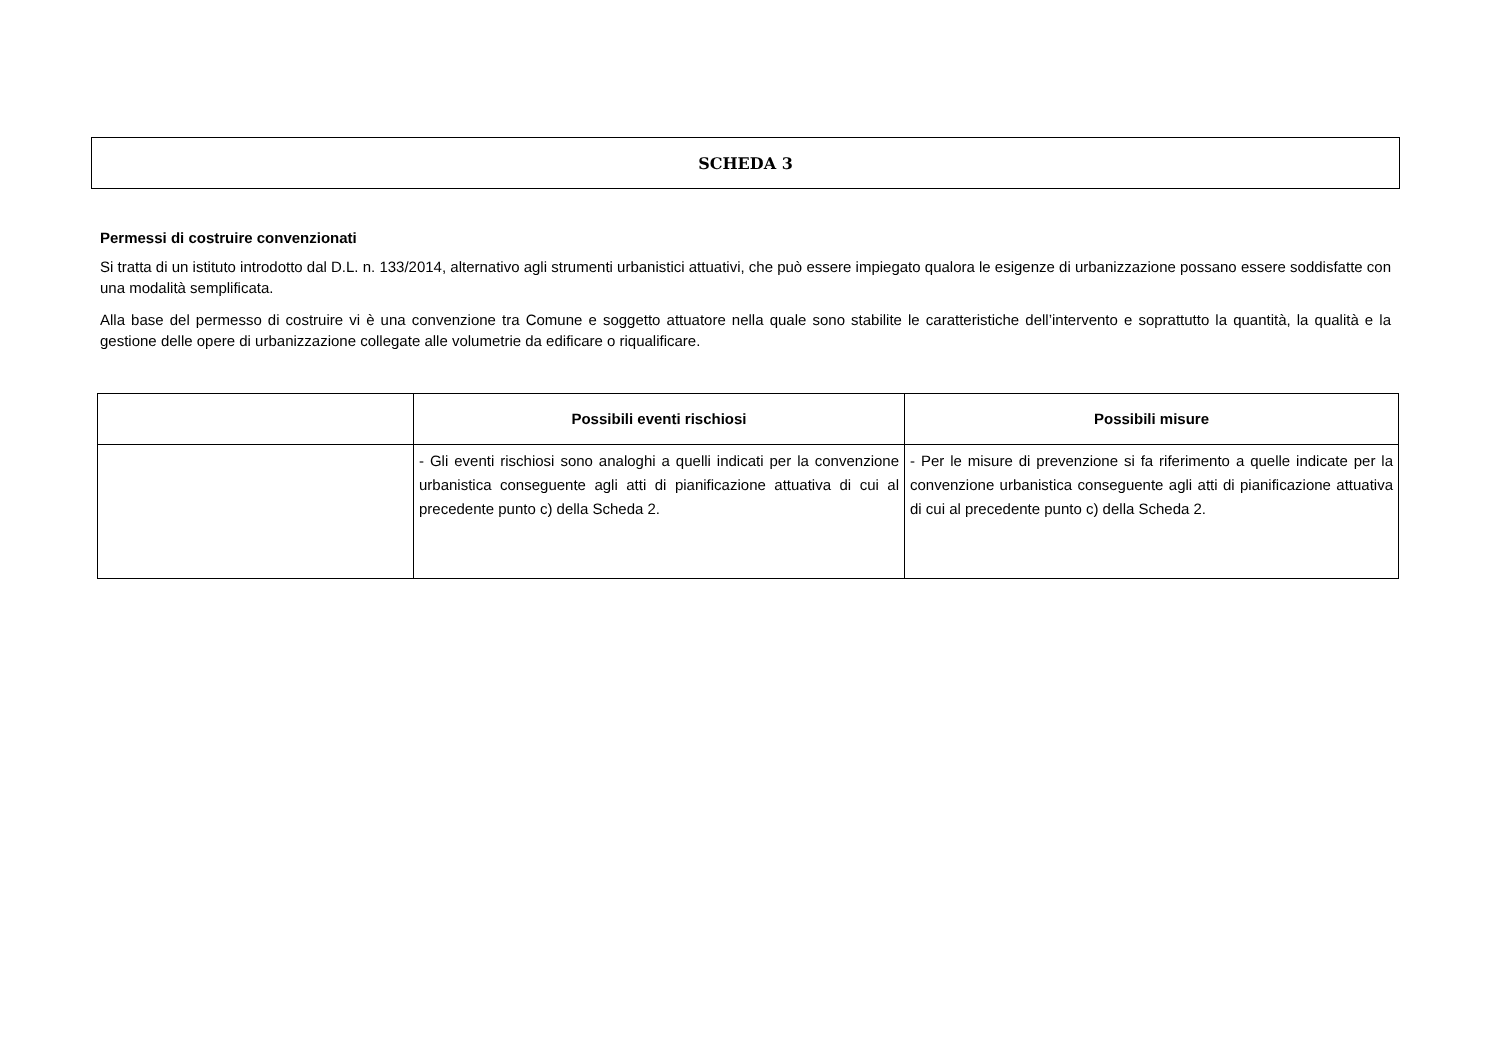SCHEDA 3
Permessi di costruire convenzionati
Si tratta di un istituto introdotto dal D.L. n. 133/2014, alternativo agli strumenti urbanistici attuativi, che può essere impiegato qualora le esigenze di urbanizzazione possano essere soddisfatte con una modalità semplificata.
Alla base del permesso di costruire vi è una convenzione tra Comune e soggetto attuatore nella quale sono stabilite le caratteristiche dell’intervento e soprattutto la quantità, la qualità e la gestione delle opere di urbanizzazione collegate alle volumetrie da edificare o riqualificare.
| | Possibili eventi rischiosi | Possibili misure |
| --- | --- | --- |
| | - Gli eventi rischiosi sono analoghi a quelli indicati per la convenzione urbanistica conseguente agli atti di pianificazione attuativa di cui al precedente punto c) della Scheda 2. | - Per le misure di prevenzione si fa riferimento a quelle indicate per la convenzione urbanistica conseguente agli atti di pianificazione attuativa di cui al precedente punto c) della Scheda 2. |